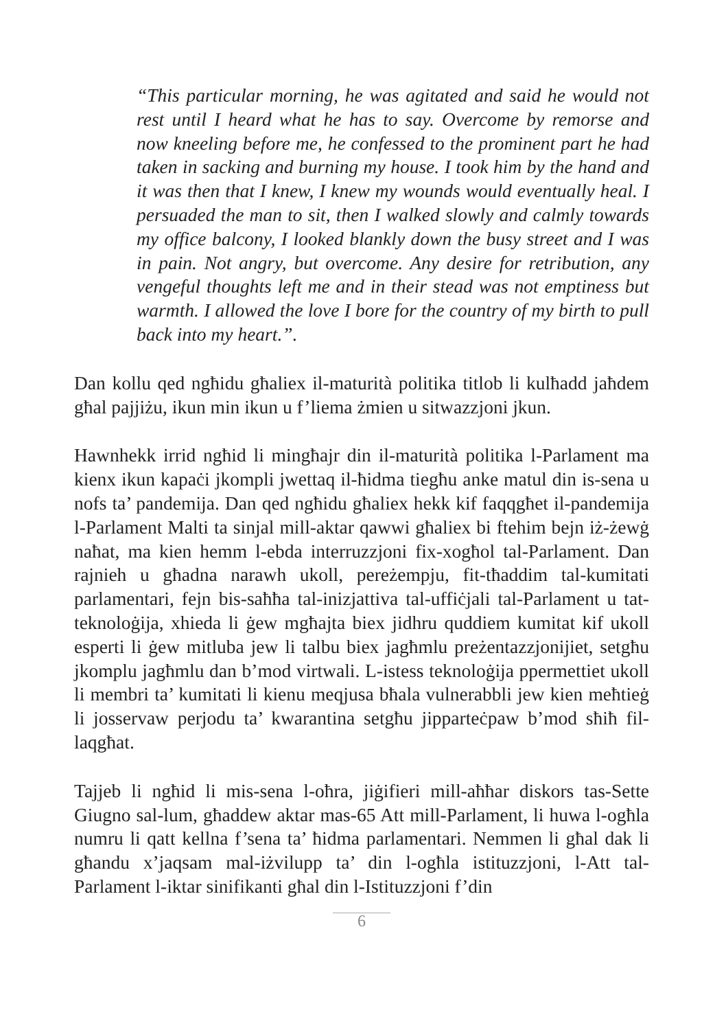“This particular morning, he was agitated and said he would not rest until I heard what he has to say. Overcome by remorse and now kneeling before me, he confessed to the prominent part he had taken in sacking and burning my house. I took him by the hand and it was then that I knew, I knew my wounds would eventually heal. I persuaded the man to sit, then I walked slowly and calmly towards my office balcony, I looked blankly down the busy street and I was in pain. Not angry, but overcome. Any desire for retribution, any vengeful thoughts left me and in their stead was not emptiness but warmth. I allowed the love I bore for the country of my birth to pull back into my heart.”.
Dan kollu qed ngħidu għaliex il-maturità politika titlob li kulħadd jaħdem għal pajjiżu, ikun min ikun u f’liema żmien u sitwazzjoni jkun.
Hawnhekk irrid ngħid li mingħajr din il-maturità politika l-Parlament ma kienx ikun kapaċi jkompli jwettaq il-ħidma tiegħu anke matul din is-sena u nofs ta’ pandemija. Dan qed ngħidu għaliex hekk kif faqqgħet il-pandemija l-Parlament Malti ta sinjal mill-aktar qawwi għaliex bi ftehim bejn iż-żewġ naħat, ma kien hemm l-ebda interruzzjoni fix-xogħol tal-Parlament. Dan rajnieh u għadna narawh ukoll, pereżempju, fit-tħaddim tal-kumitati parlamentari, fejn bis-saħħa tal-inizjattiva tal-uffiċjali tal-Parlament u tat-teknoloġija, xhieda li ġew mgħajta biex jidhru quddiem kumitat kif ukoll esperti li ġew mitluba jew li talbu biex jagħmlu preżentazzjonijiet, setgħu jkomplu jagħmlu dan b’mod virtwali. L-istess teknoloġija ppermettiet ukoll li membri ta’ kumitati li kienu meqjusa bħala vulnerabbli jew kien meħtieġ li josservaw perjodu ta’ kwarantina setgħu jipparteċpaw b’mod sħiħ fil-laqgħat.
Tajjeb li ngħid li mis-sena l-oħra, jiġifieri mill-aħħar diskors tas-Sette Giugno sal-lum, għaddew aktar mas-65 Att mill-Parlament, li huwa l-ogħla numru li qatt kellna f’sena ta’ ħidma parlamentari. Nemmen li għal dak li għandu x’jaqsam mal-iżvilupp ta’ din l-ogħla istituzzjoni, l-Att tal-Parlament l-iktar sinifikanti għal din l-Istituzzjoni f’din
6